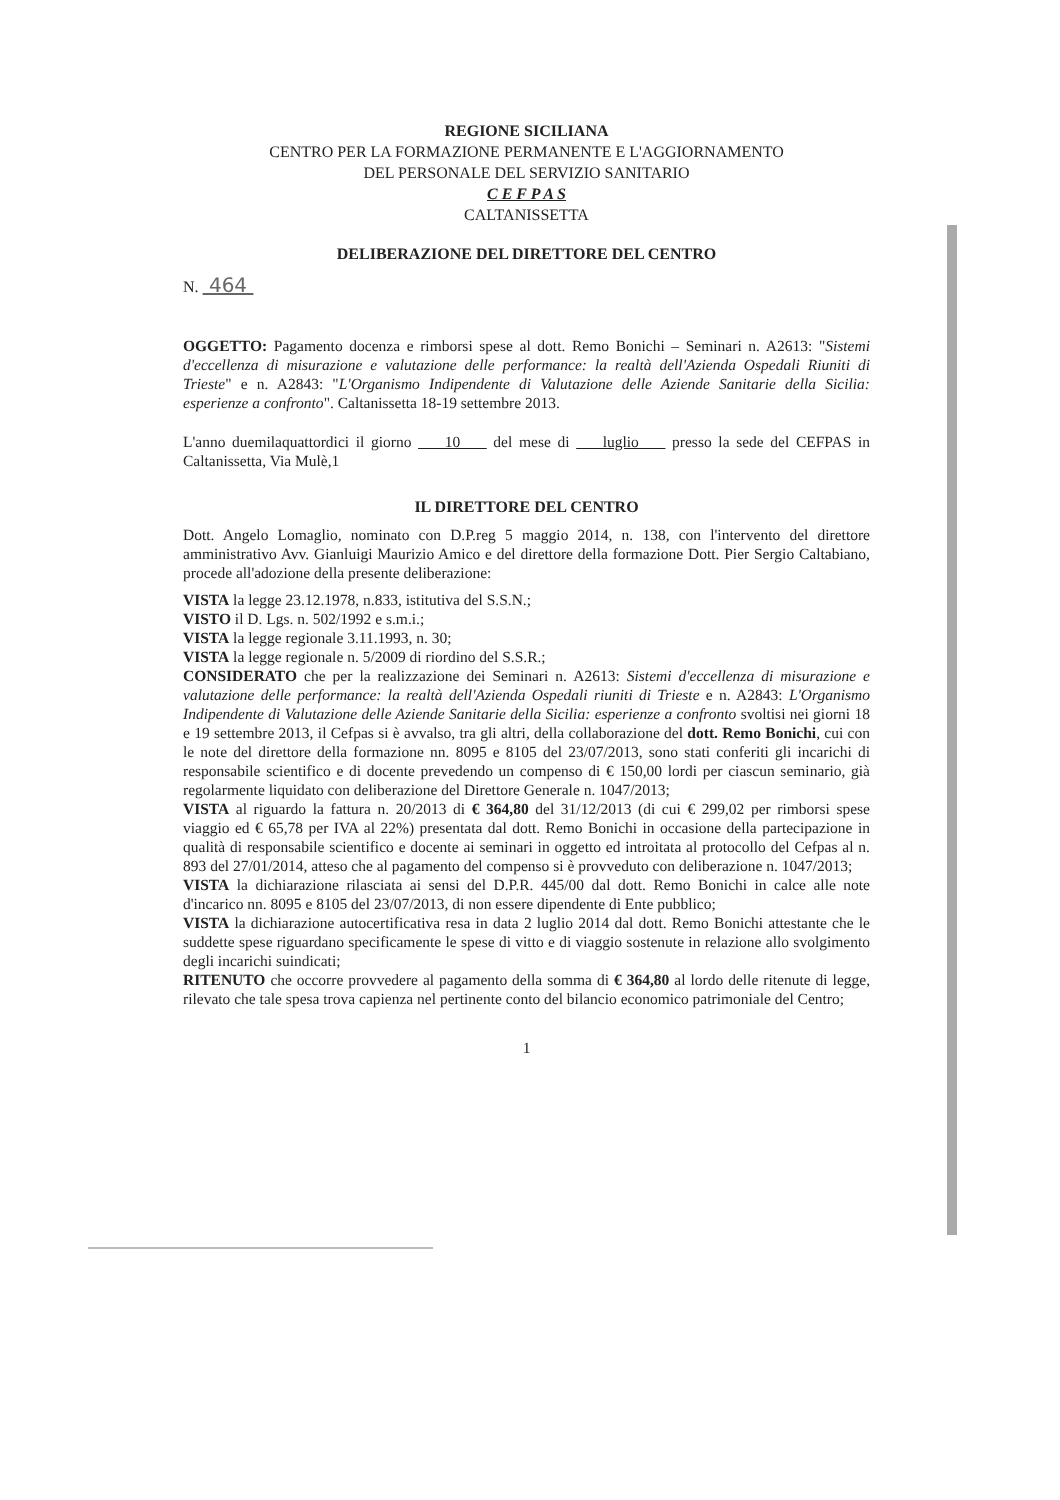REGIONE SICILIANA
CENTRO PER LA FORMAZIONE PERMANENTE E L'AGGIORNAMENTO
DEL PERSONALE DEL SERVIZIO SANITARIO
C E F P A S
CALTANISSETTA
DELIBERAZIONE DEL DIRETTORE DEL CENTRO
N. 464
OGGETTO: Pagamento docenza e rimborsi spese al dott. Remo Bonichi – Seminari n. A2613: "Sistemi d'eccellenza di misurazione e valutazione delle performance: la realtà dell'Azienda Ospedali Riuniti di Trieste" e n. A2843: "L'Organismo Indipendente di Valutazione delle Aziende Sanitarie della Sicilia: esperienze a confronto". Caltanissetta 18-19 settembre 2013.
L'anno duemilaquattordici il giorno 10 del mese di luglio presso la sede del CEFPAS in Caltanissetta, Via Mulè,1
IL DIRETTORE DEL CENTRO
Dott. Angelo Lomaglio, nominato con D.P.reg 5 maggio 2014, n. 138, con l'intervento del direttore amministrativo Avv. Gianluigi Maurizio Amico e del direttore della formazione Dott. Pier Sergio Caltabiano, procede all'adozione della presente deliberazione:
VISTA la legge 23.12.1978, n.833, istitutiva del S.S.N.;
VISTO il D. Lgs. n. 502/1992 e s.m.i.;
VISTA la legge regionale 3.11.1993, n. 30;
VISTA la legge regionale n. 5/2009 di riordino del S.S.R.;
CONSIDERATO che per la realizzazione dei Seminari n. A2613: Sistemi d'eccellenza di misurazione e valutazione delle performance: la realtà dell'Azienda Ospedali riuniti di Trieste e n. A2843: L'Organismo Indipendente di Valutazione delle Aziende Sanitarie della Sicilia: esperienze a confronto svoltisi nei giorni 18 e 19 settembre 2013, il Cefpas si è avvalso, tra gli altri, della collaborazione del dott. Remo Bonichi, cui con le note del direttore della formazione nn. 8095 e 8105 del 23/07/2013, sono stati conferiti gli incarichi di responsabile scientifico e di docente prevedendo un compenso di € 150,00 lordi per ciascun seminario, già regolarmente liquidato con deliberazione del Direttore Generale n. 1047/2013;
VISTA al riguardo la fattura n. 20/2013 di € 364,80 del 31/12/2013 (di cui € 299,02 per rimborsi spese viaggio ed € 65,78 per IVA al 22%) presentata dal dott. Remo Bonichi in occasione della partecipazione in qualità di responsabile scientifico e docente ai seminari in oggetto ed introitata al protocollo del Cefpas al n. 893 del 27/01/2014, atteso che al pagamento del compenso si è provveduto con deliberazione n. 1047/2013;
VISTA la dichiarazione rilasciata ai sensi del D.P.R. 445/00 dal dott. Remo Bonichi in calce alle note d'incarico nn. 8095 e 8105 del 23/07/2013, di non essere dipendente di Ente pubblico;
VISTA la dichiarazione autocertificativa resa in data 2 luglio 2014 dal dott. Remo Bonichi attestante che le suddette spese riguardano specificamente le spese di vitto e di viaggio sostenute in relazione allo svolgimento degli incarichi suindicati;
RITENUTO che occorre provvedere al pagamento della somma di € 364,80 al lordo delle ritenute di legge, rilevato che tale spesa trova capienza nel pertinente conto del bilancio economico patrimoniale del Centro;
1